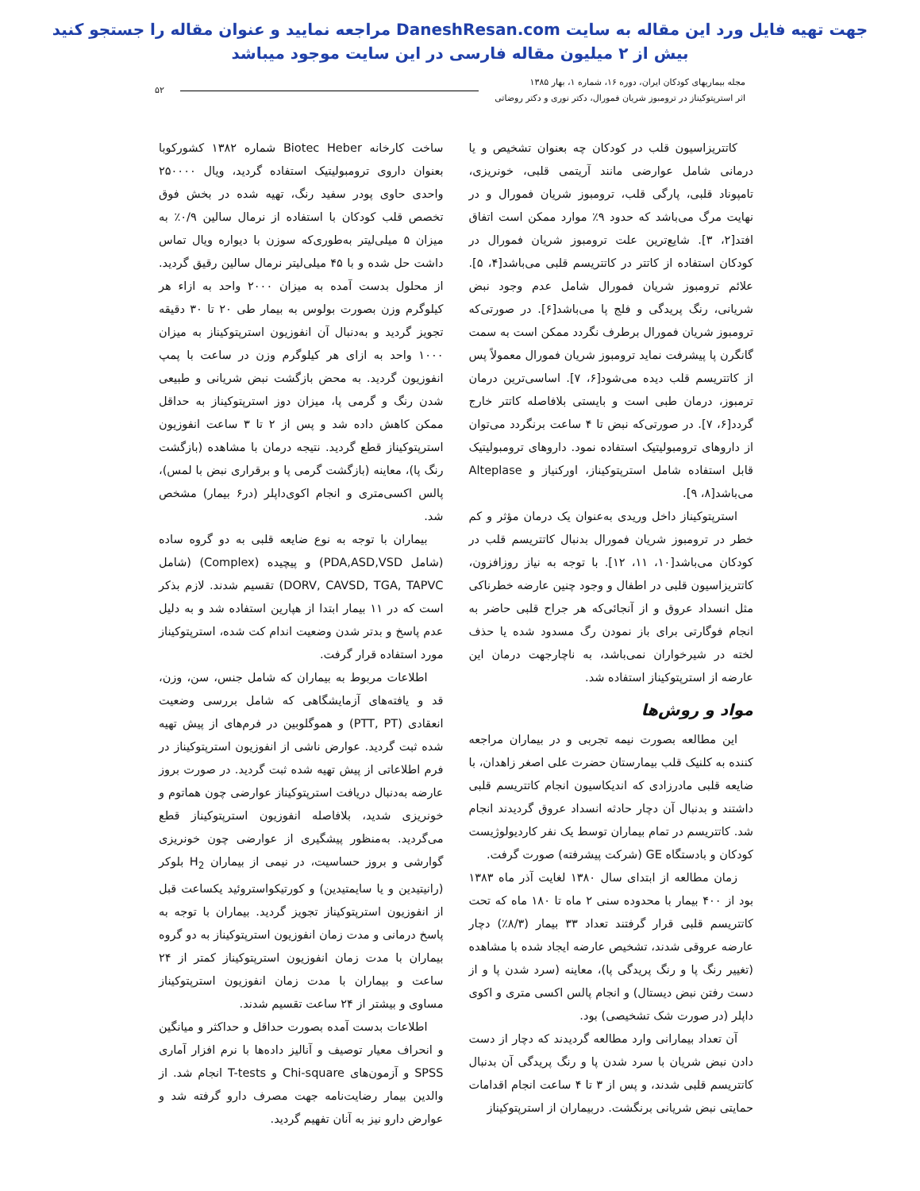جهت تهیه فایل ورد این مقاله به سایت DaneshResan.com مراجعه نمایید و عنوان مقاله را جستجو کنید
بیش از ۲ میلیون مقاله فارسی در این سایت موجود میباشد
مجله بیماریهای کودکان ایران، دوره ۱۶، شماره ۱، بهار ۱۳۸۵
اثر استرپتوکیناز در ترومبوز شریان فمورال، دکتر نوری و دکتر روضاتی
۵۲
کاتتریزاسیون قلب در کودکان چه بعنوان تشخیص و یا درمانی شامل عوارضی مانند آریتمی قلبی، خونریزی، تامپوناد قلبی، پارگی قلب، ترومبوز شریان فمورال و در نهایت مرگ می‌باشد که حدود ۹٪ موارد ممکن است اتفاق افتد[۲، ۳]. شایع‌ترین علت ترومبوز شریان فمورال در کودکان استفاده از کاتتر در کاتتریسم قلبی می‌باشد[۴، ۵]. علائم ترومبوز شریان فمورال شامل عدم وجود نبض شریانی، رنگ پریدگی و فلج پا می‌باشد[۶]. در صورتی‌که ترومبوز شریان فمورال برطرف نگردد ممکن است به سمت گانگرن پا پیشرفت نماید ترومبوز شریان فمورال معمولاً پس از کاتتریسم قلب دیده می‌شود[۶، ۷]. اساسی‌ترین درمان ترمبوز، درمان طبی است و بایستی بلافاصله کاتتر خارج گردد[۶، ۷]. در صورتی‌که نبض تا ۴ ساعت برنگردد می‌توان از داروهای ترومبولیتیک استفاده نمود. داروهای ترومبولیتیک قابل استفاده شامل استرپتوکیناز، اورکنیاز و Alteplase می‌باشد[۸، ۹].
استرپتوکیناز داخل وریدی به‌عنوان یک درمان مؤثر و کم خطر در ترومبوز شریان فمورال بدنبال کاتتریسم قلب در کودکان می‌باشد[۱۰، ۱۱، ۱۲]. با توجه به نیاز روزافزون، کاتتریزاسیون قلبی در اطفال و وجود چنین عارضه خطرناکی مثل انسداد عروق و از آنجائی‌که هر جراح قلبی حاضر به انجام فوگارتی برای باز نمودن رگ مسدود شده یا حذف لخته در شیرخواران نمی‌باشد، به ناچارجهت درمان این عارضه از استرپتوکیناز استفاده شد.
مواد و روش‌ها
این مطالعه بصورت نیمه تجربی و در بیماران مراجعه کننده به کلنیک قلب بیمارستان حضرت علی اصغر زاهدان، با ضایعه قلبی مادرزادی که اندیکاسیون انجام کاتتریسم قلبی داشتند و بدنبال آن دچار حادثه انسداد عروق گردیدند انجام شد. کاتتریسم در تمام بیماران توسط یک نفر کاردیولوژیست کودکان و بادستگاه GE (شرکت پیشرفته) صورت گرفت.
زمان مطالعه از ابتدای سال ۱۳۸۰ لغایت آذر ماه ۱۳۸۳ بود از ۴۰۰ بیمار با محدوده سنی ۲ ماه تا ۱۸۰ ماه که تحت کاتتریسم قلبی قرار گرفتند تعداد ۳۳ بیمار (۸/۳٪) دچار عارضه عروقی شدند، تشخیص عارضه ایجاد شده با مشاهده (تغییر رنگ پا و رنگ پریدگی پا)، معاینه (سرد شدن پا و از دست رفتن نبض دیستال) و انجام پالس اکسی متری و اکوی داپلر (در صورت شک تشخیصی) بود.
آن تعداد بیمارانی وارد مطالعه گردیدند که دچار از دست دادن نبض شریان با سرد شدن پا و رنگ پریدگی آن بدنبال کاتتریسم قلبی شدند، و پس از ۳ تا ۴ ساعت انجام اقدامات حمایتی نبض شریانی برنگشت. دربیماران از استرپتوکیناز
ساخت کارخانه Biotec Heber شماره ۱۳۸۲ کشورکوبا بعنوان داروی ترومبولیتیک استفاده گردید، ویال ۲۵۰۰۰۰ واحدی حاوی پودر سفید رنگ، تهیه شده در بخش فوق تخصص قلب کودکان با استفاده از نرمال سالین ۰/۹٪ به میزان ۵ میلی‌لیتر به‌طوری‌که سوزن با دیواره ویال تماس داشت حل شده و با ۴۵ میلی‌لیتر نرمال سالین رقیق گردید. از محلول بدست آمده به میزان ۲۰۰۰ واحد به ازاء هر کیلوگرم وزن بصورت بولوس به بیمار طی ۲۰ تا ۳۰ دقیقه تجویز گردید و به‌دنبال آن انفوزیون استرپتوکیناز به میزان ۱۰۰۰ واحد به ازای هر کیلوگرم وزن در ساعت با پمپ انفوزیون گردید. به محض بازگشت نبض شریانی و طبیعی شدن رنگ و گرمی پا، میزان دوز استرپتوکیناز به حداقل ممکن کاهش داده شد و پس از ۲ تا ۳ ساعت انفوزیون استرپتوکیناز قطع گردید. نتیجه درمان با مشاهده (بازگشت رنگ پا)، معاینه (بازگشت گرمی پا و برقراری نبض با لمس)، پالس اکسی‌متری و انجام اکوی‌داپلر (در۶ بیمار) مشخص شد.
بیماران با توجه به نوع ضایعه قلبی به دو گروه ساده (شامل PDA,ASD,VSD) و پیچیده (Complex) (شامل DORV, CAVSD, TGA, TAPVC) تقسیم شدند. لازم بذکر است که در ۱۱ بیمار ابتدا از هپارین استفاده شد و به دلیل عدم پاسخ و بدتر شدن وضعیت اندام کت شده، استرپتوکیناز مورد استفاده قرار گرفت.
اطلاعات مربوط به بیماران که شامل جنس، سن، وزن، قد و یافته‌های آزمایشگاهی که شامل بررسی وضعیت انعقادی (PTT, PT) و هموگلوبین در فرم‌های از پیش تهیه شده ثبت گردید. عوارض ناشی از انفوزیون استرپتوکیناز در فرم اطلاعاتی از پیش تهیه شده ثبت گردید. در صورت بروز عارضه به‌دنبال دریافت استرپتوکیناز عوارضی چون هماتوم و خونریزی شدید، بلافاصله انفوزیون استرپتوکیناز قطع می‌گردید. به‌منظور پیشگیری از عوارضی چون خونریزی گوارشی و بروز حساسیت، در نیمی از بیماران H<sub>2</sub> بلوکر (رانیتیدین و یا سایمتیدین) و کورتیکواستروئید یکساعت قبل از انفوزیون استرپتوکیناز تجویز گردید. بیماران با توجه به پاسخ درمانی و مدت زمان انفوزیون استرپتوکیناز به دو گروه بیماران با مدت زمان انفوزیون استرپتوکیناز کمتر از ۲۴ ساعت و بیماران با مدت زمان انفوزیون استرپتوکیناز مساوی و بیشتر از ۲۴ ساعت تقسیم شدند.
اطلاعات بدست آمده بصورت حداقل و حداکثر و میانگین و انحراف معیار توصیف و آنالیز داده‌ها با نرم افزار آماری SPSS و آزمون‌های Chi-square و T-tests انجام شد. از والدین بیمار رضایت‌نامه جهت مصرف دارو گرفته شد و عوارض دارو نیز به آنان تفهیم گردید.